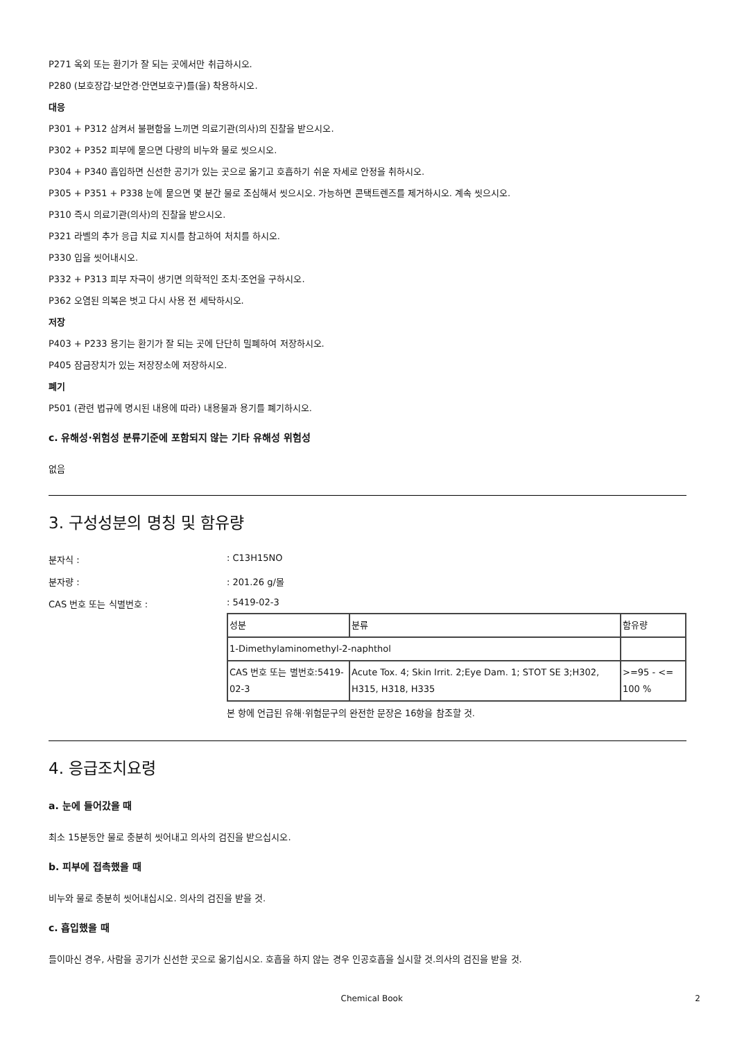P271 옥외 또는 환기가 잘 되는 곳에서만 취급하시오.
P280 (보호장갑·보안경·안면보호구)를(을) 착용하시오.
대응
P301 + P312 삼켜서 불편함을 느끼면 의료기관(의사)의 진찰을 받으시오.
P302 + P352 피부에 묻으면 다량의 비누와 물로 씻으시오.
P304 + P340 흡입하면 신선한 공기가 있는 곳으로 옮기고 호흡하기 쉬운 자세로 안정을 취하시오.
P305 + P351 + P338 눈에 묻으면 몇 분간 물로 조심해서 씻으시오. 가능하면 콘택트렌즈를 제거하시오. 계속 씻으시오.
P310 즉시 의료기관(의사)의 진찰을 받으시오.
P321 라벨의 추가 응급 치료 지시를 참고하여 처치를 하시오.
P330 입을 씻어내시오.
P332 + P313 피부 자극이 생기면 의학적인 조치·조언을 구하시오.
P362 오염된 의복은 벗고 다시 사용 전 세탁하시오.
저장
P403 + P233 용기는 환기가 잘 되는 곳에 단단히 밀폐하여 저장하시오.
P405 잠금장치가 있는 저장장소에 저장하시오.
폐기
P501 (관련 법규에 명시된 내용에 따라) 내용물과 용기를 폐기하시오.
c. 유해성·위험성 분류기준에 포함되지 않는 기타 유해성 위험성
없음
3. 구성성분의 명칭 및 함유량
분자식 :: C13H15NO
분자량 :: 201.26 g/몰
CAS 번호 또는 식별번호 :: 5419-02-3
| 성분 | 분류 | 함유량 |
| 1-Dimethylaminomethyl-2-naphthol | | |
| CAS 번호 또는 별번호:5419-02-3 | Acute Tox. 4; Skin Irrit. 2;Eye Dam. 1; STOT SE 3;H302, H315, H318, H335 | >=95 - <= 100 % |
본 항에 언급된 유해·위험문구의 완전한 문장은 16항을 참조할 것.
4. 응급조치요령
a. 눈에 들어갔을 때
최소 15분동안 물로 충분히 씻어내고 의사의 검진을 받으십시오.
b. 피부에 접촉했을 때
비누와 물로 충분히 씻어내십시오. 의사의 검진을 받을 것.
c. 흡입했을 때
들이마신 경우, 사람을 공기가 신선한 곳으로 옮기십시오. 호흡을 하지 않는 경우 인공호흡을 실시할 것.의사의 검진을 받을 것.
Chemical Book 2